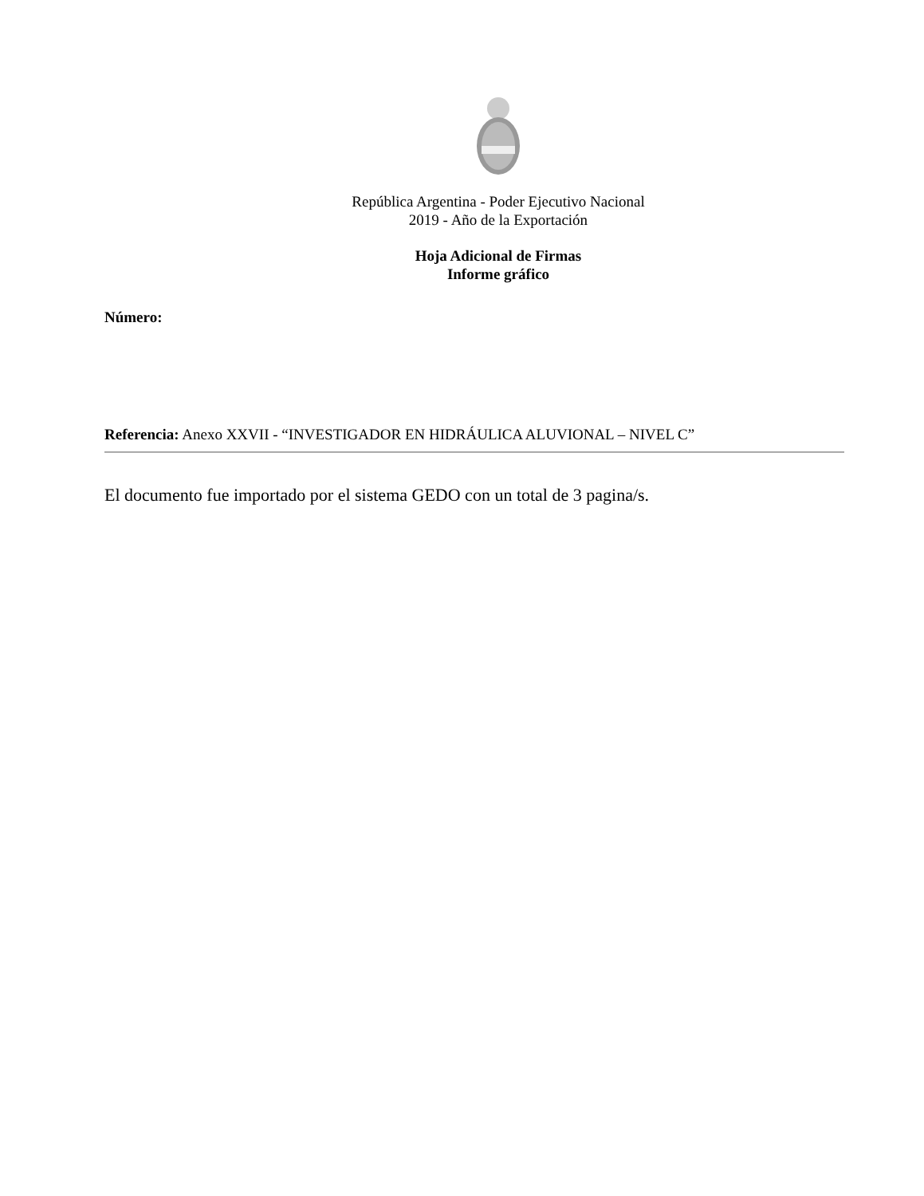República Argentina - Poder Ejecutivo Nacional
2019 - Año de la Exportación
Hoja Adicional de Firmas
Informe gráfico
Número:
Referencia: Anexo XXVII - “INVESTIGADOR EN HIDRÁULICA ALUVIONAL – NIVEL C”
El documento fue importado por el sistema GEDO con un total de 3 pagina/s.